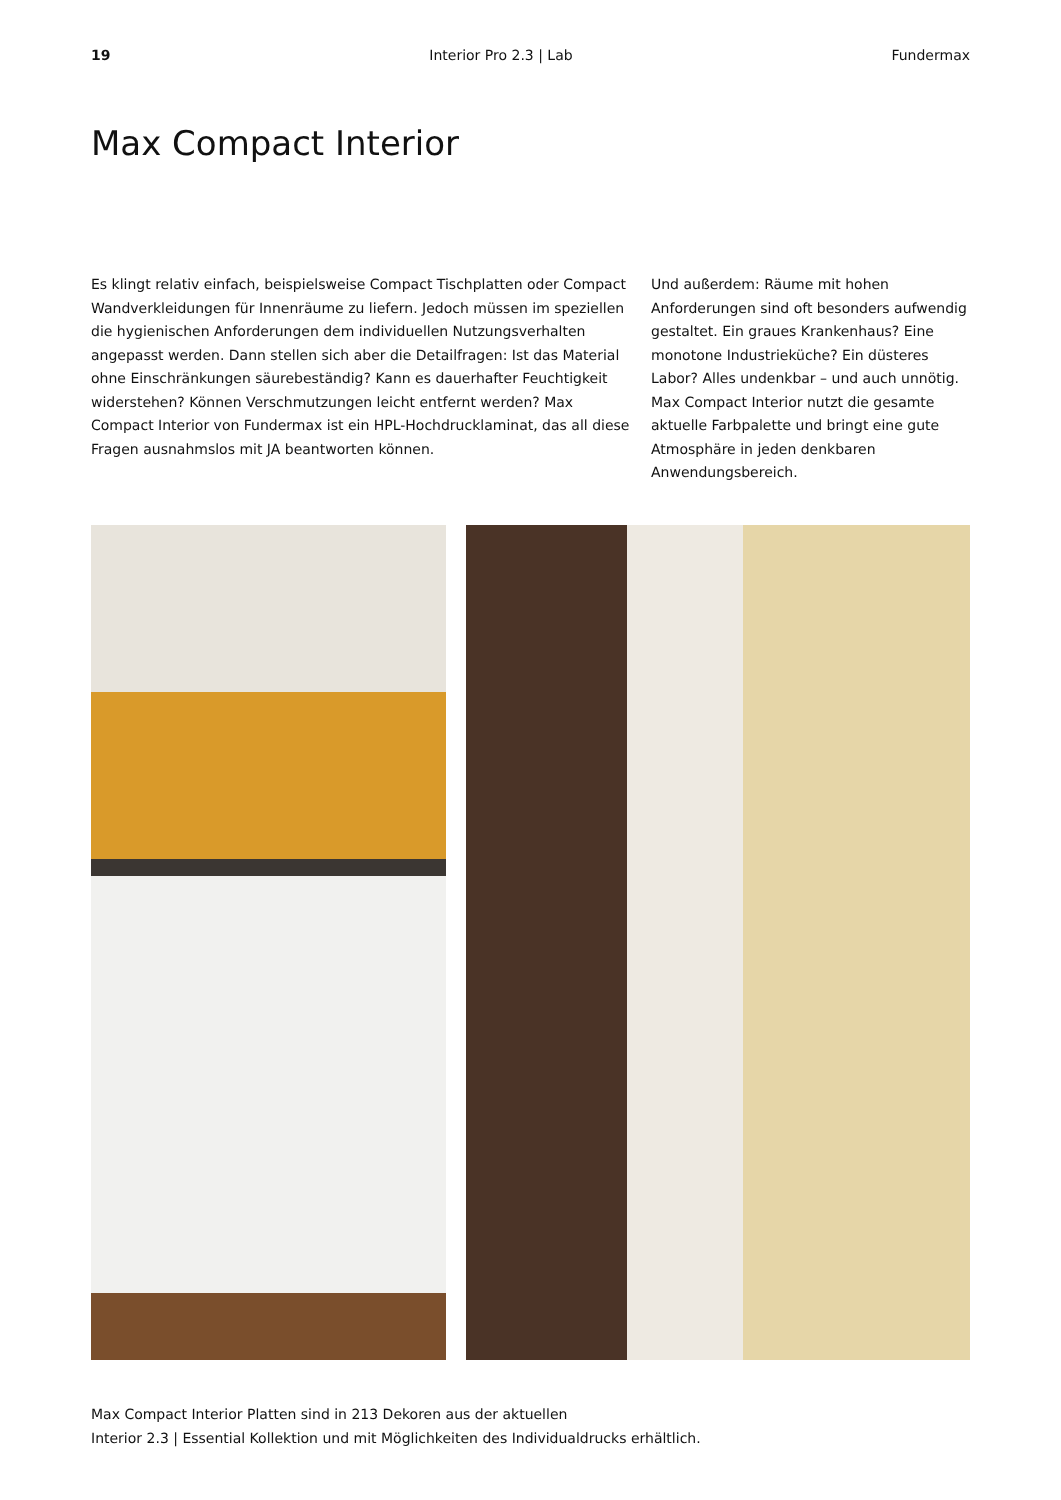19 Interior Pro 2.3 | Lab Fundermax
Max Compact Interior
Es klingt relativ einfach, beispielsweise Compact Tischplatten oder Compact Wandverkleidungen für Innenräume zu liefern. Jedoch müssen im speziellen die hygienischen Anforderungen dem individuellen Nutzungsverhalten angepasst werden. Dann stellen sich aber die Detailfragen: Ist das Material ohne Einschränkungen säurebeständig? Kann es dauerhafter Feuchtigkeit widerstehen? Können Verschmutzungen leicht entfernt werden? Max Compact Interior von Fundermax ist ein HPL-Hochdrucklaminat, das all diese Fragen ausnahmslos mit JA beantworten können.
Und außerdem: Räume mit hohen Anforderungen sind oft besonders aufwendig gestaltet. Ein graues Krankenhaus? Eine monotone Industrieküche? Ein düsteres Labor? Alles undenkbar – und auch unnötig. Max Compact Interior nutzt die gesamte aktuelle Farbpalette und bringt eine gute Atmosphäre in jeden denkbaren Anwendungsbereich.
Max Compact Interior Platten sind in 213 Dekoren aus der aktuellen
Interior 2.3 | Essential Kollektion und mit Möglichkeiten des Individualdrucks erhältlich.